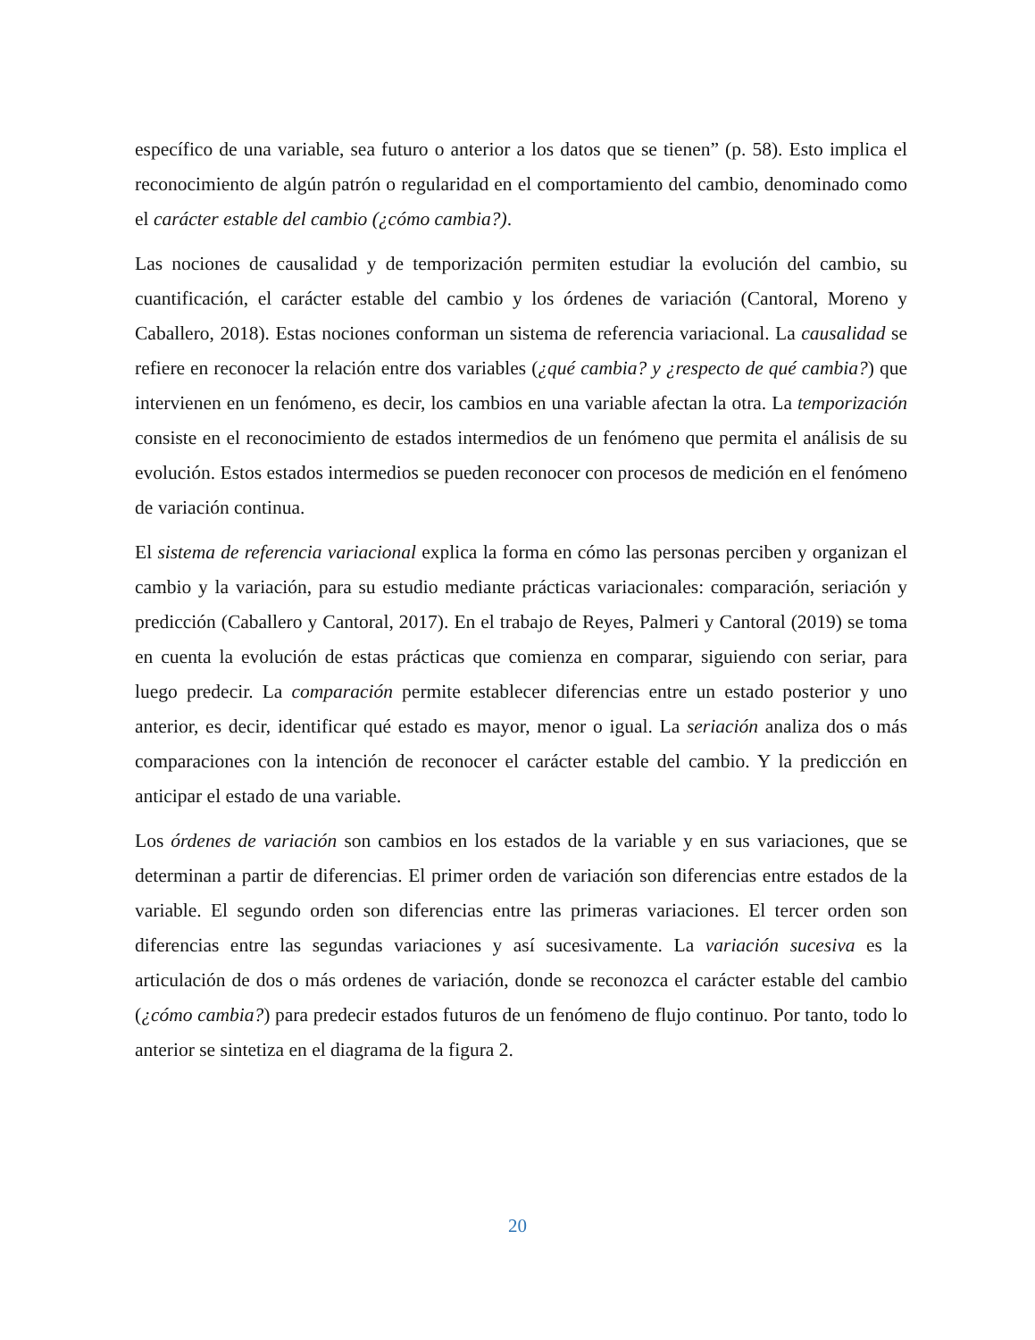específico de una variable, sea futuro o anterior a los datos que se tienen” (p. 58). Esto implica el reconocimiento de algún patrón o regularidad en el comportamiento del cambio, denominado como el carácter estable del cambio (¿cómo cambia?).
Las nociones de causalidad y de temporización permiten estudiar la evolución del cambio, su cuantificación, el carácter estable del cambio y los órdenes de variación (Cantoral, Moreno y Caballero, 2018). Estas nociones conforman un sistema de referencia variacional. La causalidad se refiere en reconocer la relación entre dos variables (¿qué cambia? y ¿respecto de qué cambia?) que intervienen en un fenómeno, es decir, los cambios en una variable afectan la otra. La temporización consiste en el reconocimiento de estados intermedios de un fenómeno que permita el análisis de su evolución. Estos estados intermedios se pueden reconocer con procesos de medición en el fenómeno de variación continua.
El sistema de referencia variacional explica la forma en cómo las personas perciben y organizan el cambio y la variación, para su estudio mediante prácticas variacionales: comparación, seriación y predicción (Caballero y Cantoral, 2017). En el trabajo de Reyes, Palmeri y Cantoral (2019) se toma en cuenta la evolución de estas prácticas que comienza en comparar, siguiendo con seriar, para luego predecir. La comparación permite establecer diferencias entre un estado posterior y uno anterior, es decir, identificar qué estado es mayor, menor o igual. La seriación analiza dos o más comparaciones con la intención de reconocer el carácter estable del cambio. Y la predicción en anticipar el estado de una variable.
Los órdenes de variación son cambios en los estados de la variable y en sus variaciones, que se determinan a partir de diferencias. El primer orden de variación son diferencias entre estados de la variable. El segundo orden son diferencias entre las primeras variaciones. El tercer orden son diferencias entre las segundas variaciones y así sucesivamente. La variación sucesiva es la articulación de dos o más ordenes de variación, donde se reconozca el carácter estable del cambio (¿cómo cambia?) para predecir estados futuros de un fenómeno de flujo continuo. Por tanto, todo lo anterior se sintetiza en el diagrama de la figura 2.
20